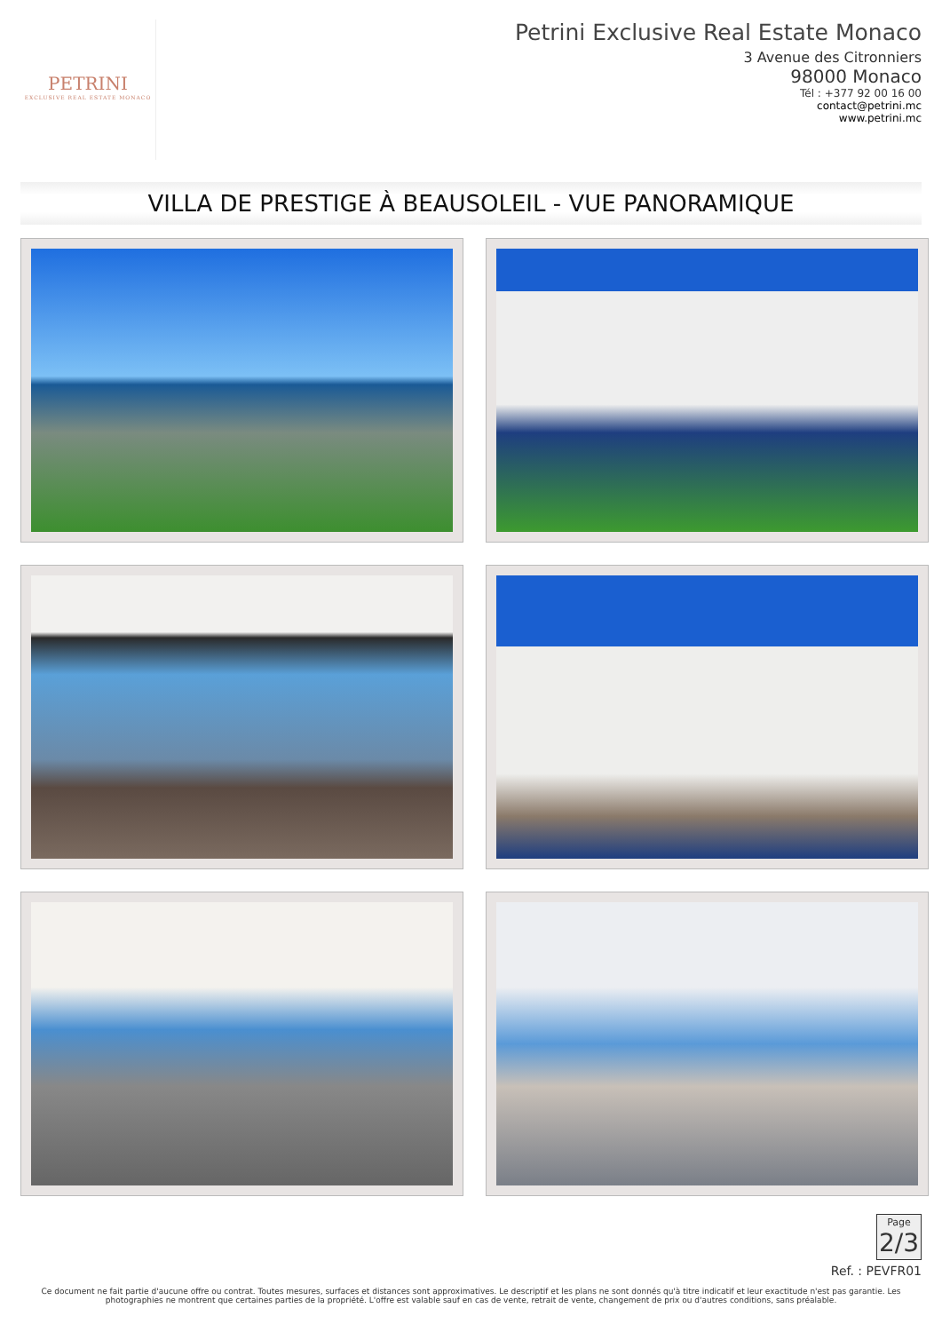PETRINI
EXCLUSIVE REAL ESTATE MONACO
Petrini Exclusive Real Estate Monaco
3 Avenue des Citronniers
98000 Monaco
Tél : +377 92 00 16 00
contact@petrini.mc
www.petrini.mc
VILLA DE PRESTIGE À BEAUSOLEIL - VUE PANORAMIQUE
Page 2/3
Ref. : PEVFR01
Ce document ne fait partie d'aucune offre ou contrat. Toutes mesures, surfaces et distances sont approximatives. Le descriptif et les plans ne sont donnés qu'à titre indicatif et leur exactitude n'est pas garantie. Les photographies ne montrent que certaines parties de la propriété. L'offre est valable sauf en cas de vente, retrait de vente, changement de prix ou d'autres conditions, sans préalable.